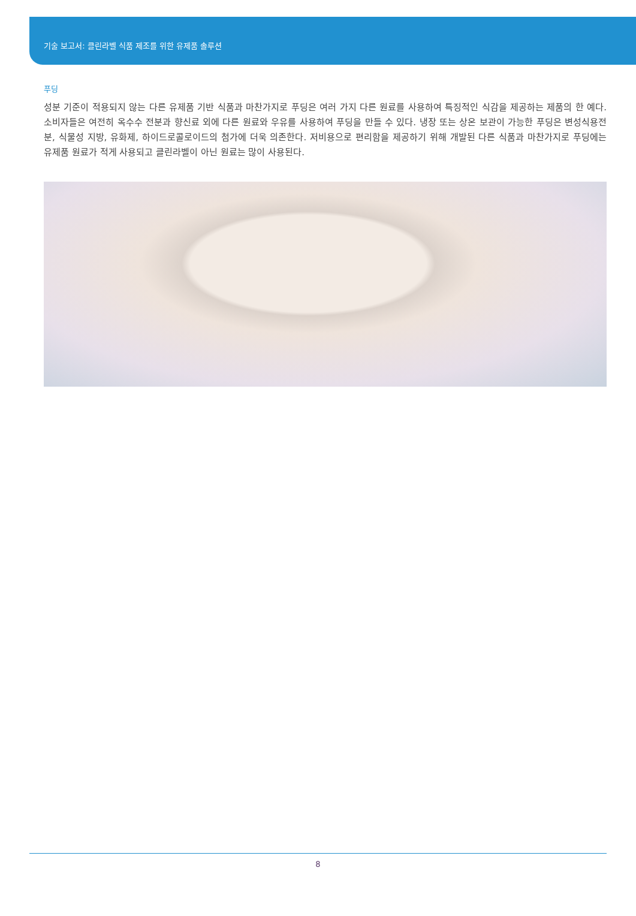기술 보고서: 클린라벨 식품 제조를 위한 유제품 솔루션
푸딩
성분 기준이 적용되지 않는 다른 유제품 기반 식품과 마찬가지로 푸딩은 여러 가지 다른 원료를 사용하여 특징적인 식감을 제공하는 제품의 한 예다. 소비자들은 여전히 옥수수 전분과 향신료 외에 다른 원료와 우유를 사용하여 푸딩을 만들 수 있다. 냉장 또는 상온 보관이 가능한 푸딩은 변성식용전분, 식물성 지방, 유화제, 하이드로콜로이드의 첨가에 더욱 의존한다. 저비용으로 편리함을 제공하기 위해 개발된 다른 식품과 마찬가지로 푸딩에는 유제품 원료가 적게 사용되고 클린라벨이 아닌 원료는 많이 사용된다.
8